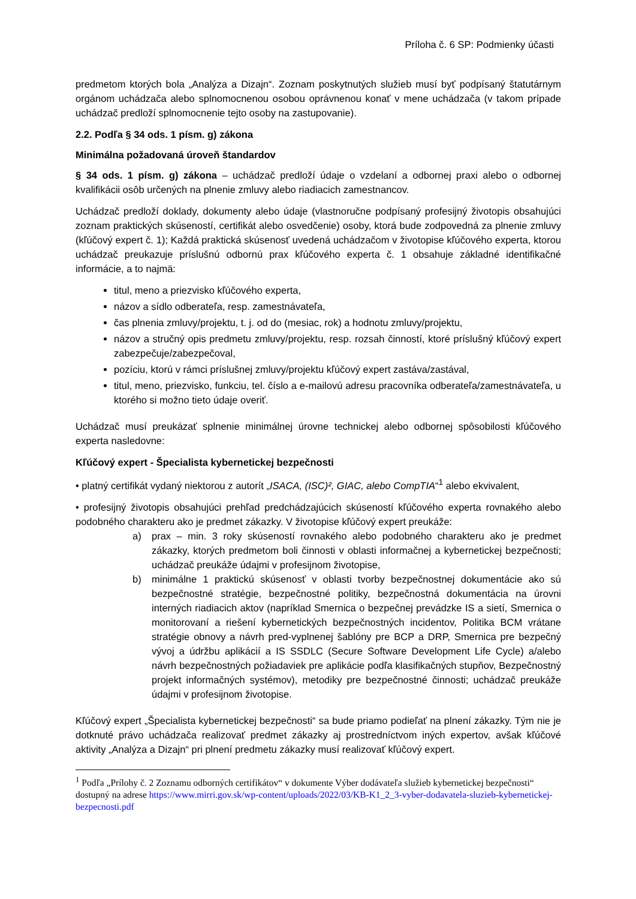Príloha č. 6 SP: Podmienky účasti
predmetom ktorých bola „Analýza a Dizajn“. Zoznam poskytnutých služieb musí byť podpísaný štatutárnym orgánom uchádzača alebo splnomocnenou osobou oprávnenou konať v mene uchádzača (v takom prípade uchádzač predloží splnomocnenie tejto osoby na zastupovanie).
2.2. Podľa § 34 ods. 1 písm. g) zákona
Minimálna požadovaná úroveň štandardov
§ 34 ods. 1 písm. g) zákona – uchádzač predloží údaje o vzdelaní a odbornej praxi alebo o odbornej kvalifikácii osôb určených na plnenie zmluvy alebo riadiacich zamestnancov.
Uchádzač predloží doklady, dokumenty alebo údaje (vlastnoručne podpísaný profesijný životopis obsahujúci zoznam praktických skúseností, certifikát alebo osvedčenie) osoby, ktorá bude zodpovedná za plnenie zmluvy (kľúčový expert č. 1); Každá praktická skúsenosť uvedená uchádzačom v životopise kľúčového experta, ktorou uchádzač preukazuje príslušnú odbornú prax kľúčového experta č. 1 obsahuje základné identifikačné informácie, a to najmä:
titul, meno a priezvisko kľúčového experta,
názov a sídlo odberateľa, resp. zamestnávateľa,
čas plnenia zmluvy/projektu, t. j. od do (mesiac, rok) a hodnotu zmluvy/projektu,
názov a stručný opis predmetu zmluvy/projektu, resp. rozsah činností, ktoré príslušný kľúčový expert zabezpečuje/zabezpečoval,
pozíciu, ktorú v rámci príslušnej zmluvy/projektu kľúčový expert zastáva/zastával,
titul, meno, priezvisko, funkciu, tel. číslo a e-mailovú adresu pracovníka odberateľa/zamestnávateľa, u ktorého si možno tieto údaje overiť.
Uchádzač musí preukázať splnenie minimálnej úrovne technickej alebo odbornej spôsobilosti kľúčového experta nasledovne:
Kľúčový expert - Špecialista kybernetickej bezpečnosti
• platný certifikát vydaný niektorou z autorít „ISACA, (ISC)², GIAC, alebo CompTIA“<sup>1</sup> alebo ekvivalent,
• profesijný životopis obsahujúci prehľad predchádzajúcich skúseností kľúčového experta rovnakého alebo podobného charakteru ako je predmet zákazky. V životopise kľúčový expert preukáže:
a) prax – min. 3 roky skúseností rovnakého alebo podobného charakteru ako je predmet zákazky, ktorých predmetom boli činnosti v oblasti informačnej a kybernetickej bezpečnosti; uchádzač preukáže údajmi v profesijnom životopise,
b) minimálne 1 praktickú skúsenosť v oblasti tvorby bezpečnostnej dokumentácie ako sú bezpečnostné stratégie, bezpečnostné politiky, bezpečnostná dokumentácia na úrovni interných riadiacich aktov (napríklad Smernica o bezpečnej prevádzke IS a sietí, Smernica o monitorovaní a riešení kybernetických bezpečnostných incidentov, Politika BCM vrátane stratégie obnovy a návrh pred-vyplnenej šablóny pre BCP a DRP, Smernica pre bezpečný vývoj a údržbu aplikácií a IS SSDLC (Secure Software Development Life Cycle) a/alebo návrh bezpečnostných požiadaviek pre aplikácie podľa klasifikačných stupňov, Bezpečnostný projekt informačných systémov), metodiky pre bezpečnostné činnosti; uchádzač preukáže údajmi v profesijnom životopise.
Kľúčový expert „Špecialista kybernetickej bezpečnosti“ sa bude priamo podieľať na plnení zákazky. Tým nie je dotknuté právo uchádzača realizovať predmet zákazky aj prostredníctvom iných expertov, avšak kľúčové aktivity „Analýza a Dizajn“ pri plnení predmetu zákazky musí realizovať kľúčový expert.
<sup>1</sup> Podľa „Prílohy č. 2 Zoznamu odborných certifikátov“ v dokumente Výber dodávateľa služieb kybernetickej bezpečnosti“ dostupný na adrese https://www.mirri.gov.sk/wp-content/uploads/2022/03/KB-K1_2_3-vyber-dodavatela-sluzieb-kybernetickej-bezpecnosti.pdf